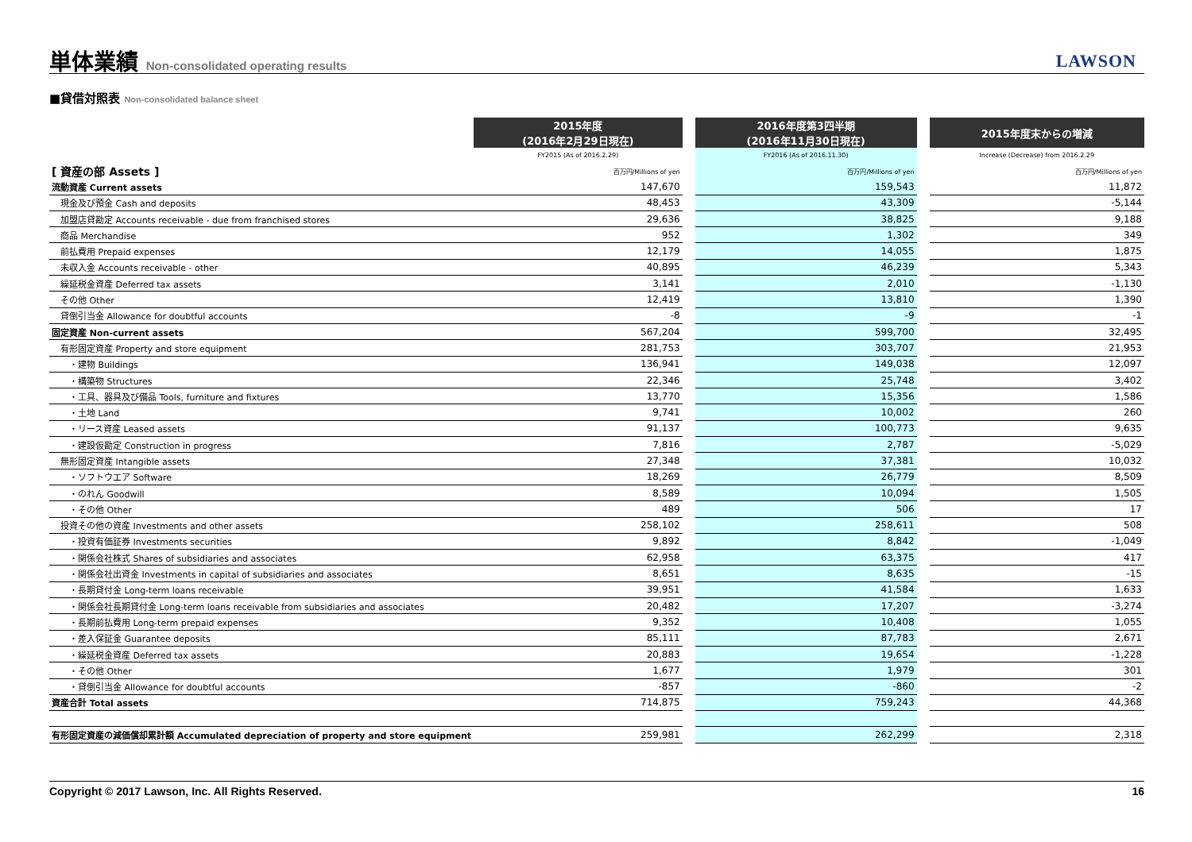単体業績 Non-consolidated operating results
LAWSON
■貸借対照表 Non-consolidated balance sheet
| | 2015年度 (2016年2月29日現在) | | 2016年度第3四半期 (2016年11月30日現在) | | 2015年度末からの増減 |
| --- | --- | --- | --- | --- | --- |
| | FY2015 (As of 2016.2.29) | | FY2016 (As of 2016.11.30) | | Increase (Decrease) from 2016.2.29 |
| [ 資産の部 Assets ] | 百万円/Millions of yen | | 百万円/Millions of yen | | 百万円/Millions of yen |
| 流動資産 Current assets | 147,670 | | 159,543 | | 11,872 |
| 現金及び預金 Cash and deposits | 48,453 | | 43,309 | | -5,144 |
| 加盟店貸勘定 Accounts receivable - due from franchised stores | 29,636 | | 38,825 | | 9,188 |
| 商品 Merchandise | 952 | | 1,302 | | 349 |
| 前払費用 Prepaid expenses | 12,179 | | 14,055 | | 1,875 |
| 未収入金 Accounts receivable - other | 40,895 | | 46,239 | | 5,343 |
| 繰延税金資産 Deferred tax assets | 3,141 | | 2,010 | | -1,130 |
| その他 Other | 12,419 | | 13,810 | | 1,390 |
| 貸倒引当金 Allowance for doubtful accounts | -8 | | -9 | | -1 |
| 固定資産 Non-current assets | 567,204 | | 599,700 | | 32,495 |
| 有形固定資産 Property and store equipment | 281,753 | | 303,707 | | 21,953 |
| ・建物 Buildings | 136,941 | | 149,038 | | 12,097 |
| ・構築物 Structures | 22,346 | | 25,748 | | 3,402 |
| ・工具、器具及び備品 Tools, furniture and fixtures | 13,770 | | 15,356 | | 1,586 |
| ・土地 Land | 9,741 | | 10,002 | | 260 |
| ・リース資産 Leased assets | 91,137 | | 100,773 | | 9,635 |
| ・建設仮勘定 Construction in progress | 7,816 | | 2,787 | | -5,029 |
| 無形固定資産 Intangible assets | 27,348 | | 37,381 | | 10,032 |
| ・ソフトウエア Software | 18,269 | | 26,779 | | 8,509 |
| ・のれん Goodwill | 8,589 | | 10,094 | | 1,505 |
| ・その他 Other | 489 | | 506 | | 17 |
| 投資その他の資産 Investments and other assets | 258,102 | | 258,611 | | 508 |
| ・投資有価証券 Investments securities | 9,892 | | 8,842 | | -1,049 |
| ・関係会社株式 Shares of subsidiaries and associates | 62,958 | | 63,375 | | 417 |
| ・関係会社出資金 Investments in capital of subsidiaries and associates | 8,651 | | 8,635 | | -15 |
| ・長期貸付金 Long-term loans receivable | 39,951 | | 41,584 | | 1,633 |
| ・関係会社長期貸付金 Long-term loans receivable from subsidiaries and associates | 20,482 | | 17,207 | | -3,274 |
| ・長期前払費用 Long-term prepaid expenses | 9,352 | | 10,408 | | 1,055 |
| ・差入保証金 Guarantee deposits | 85,111 | | 87,783 | | 2,671 |
| ・繰延税金資産 Deferred tax assets | 20,883 | | 19,654 | | -1,228 |
| ・その他 Other | 1,677 | | 1,979 | | 301 |
| ・貸倒引当金 Allowance for doubtful accounts | -857 | | -860 | | -2 |
| 資産合計 Total assets | 714,875 | | 759,243 | | 44,368 |
| 有形固定資産の減価償却累計額 Accumulated depreciation of property and store equipment | 259,981 | | 262,299 | | 2,318 |
Copyright © 2017 Lawson, Inc. All Rights Reserved. 16